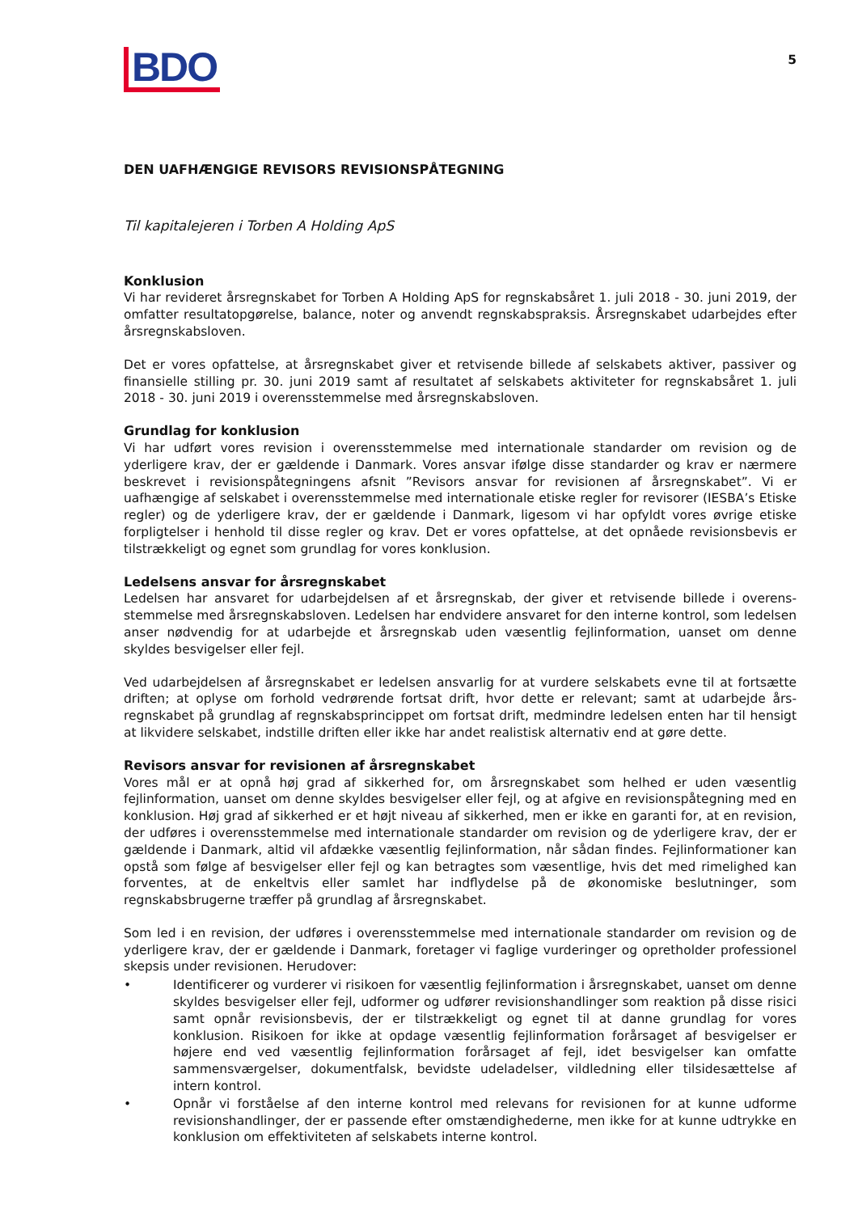BDO
5
DEN UAFHÆNGIGE REVISORS REVISIONSPÅTEGNING
Til kapitalejeren i Torben A Holding ApS
Konklusion
Vi har revideret årsregnskabet for Torben A Holding ApS for regnskabsåret 1. juli 2018 - 30. juni 2019, der omfatter resultatopgørelse, balance, noter og anvendt regnskabspraksis. Årsregnskabet udarbejdes efter årsregnskabsloven.
Det er vores opfattelse, at årsregnskabet giver et retvisende billede af selskabets aktiver, passiver og finansielle stilling pr. 30. juni 2019 samt af resultatet af selskabets aktiviteter for regnskabsåret 1. juli 2018 - 30. juni 2019 i overensstemmelse med årsregnskabsloven.
Grundlag for konklusion
Vi har udført vores revision i overensstemmelse med internationale standarder om revision og de yderligere krav, der er gældende i Danmark. Vores ansvar ifølge disse standarder og krav er nærmere beskrevet i revisionspåtegningens afsnit ”Revisors ansvar for revisionen af årsregnskabet”. Vi er uafhængige af selskabet i overensstemmelse med internationale etiske regler for revisorer (IESBA’s Etiske regler) og de yderligere krav, der er gældende i Danmark, ligesom vi har opfyldt vores øvrige etiske forpligtelser i henhold til disse regler og krav. Det er vores opfattelse, at det opnåede revisionsbevis er tilstrækkeligt og egnet som grundlag for vores konklusion.
Ledelsens ansvar for årsregnskabet
Ledelsen har ansvaret for udarbejdelsen af et årsregnskab, der giver et retvisende billede i overens­stemmelse med årsregnskabsloven. Ledelsen har endvidere ansvaret for den interne kontrol, som ledelsen anser nødvendig for at udarbejde et årsregnskab uden væsentlig fejlinformation, uanset om denne skyldes besvigelser eller fejl.
Ved udarbejdelsen af årsregnskabet er ledelsen ansvarlig for at vurdere selskabets evne til at fortsætte driften; at oplyse om forhold vedrørende fortsat drift, hvor dette er relevant; samt at udarbejde års­regnskabet på grundlag af regnskabsprincippet om fortsat drift, medmindre ledelsen enten har til hensigt at likvidere selskabet, indstille driften eller ikke har andet realistisk alternativ end at gøre dette.
Revisors ansvar for revisionen af årsregnskabet
Vores mål er at opnå høj grad af sikkerhed for, om årsregnskabet som helhed er uden væsentlig fejlinformation, uanset om denne skyldes besvigelser eller fejl, og at afgive en revisionspåtegning med en konklusion. Høj grad af sikkerhed er et højt niveau af sikkerhed, men er ikke en garanti for, at en revision, der udføres i overensstemmelse med internationale standarder om revision og de yderligere krav, der er gældende i Danmark, altid vil afdække væsentlig fejlinformation, når sådan findes. Fejlinformationer kan opstå som følge af besvigelser eller fejl og kan betragtes som væsentlige, hvis det med rimelighed kan forventes, at de enkeltvis eller samlet har indflydelse på de økonomiske beslutninger, som regnskabsbrugerne træffer på grundlag af årsregnskabet.
Som led i en revision, der udføres i overensstemmelse med internationale standarder om revision og de yderligere krav, der er gældende i Danmark, foretager vi faglige vurderinger og opretholder professionel skepsis under revisionen. Herudover:
• Identificerer og vurderer vi risikoen for væsentlig fejlinformation i årsregnskabet, uanset om denne skyldes besvigelser eller fejl, udformer og udfører revisionshandlinger som reaktion på disse risici samt opnår revisionsbevis, der er tilstrækkeligt og egnet til at danne grundlag for vores konklusion. Risikoen for ikke at opdage væsentlig fejlinformation forårsaget af besvigelser er højere end ved væsentlig fejlinformation forårsaget af fejl, idet besvigelser kan omfatte sammensværgelser, dokumentfalsk, bevidste udeladelser, vildledning eller tilsidesættelse af intern kontrol.
• Opnår vi forståelse af den interne kontrol med relevans for revisionen for at kunne udforme revisionshandlinger, der er passende efter omstændighederne, men ikke for at kunne udtrykke en konklusion om effektiviteten af selskabets interne kontrol.